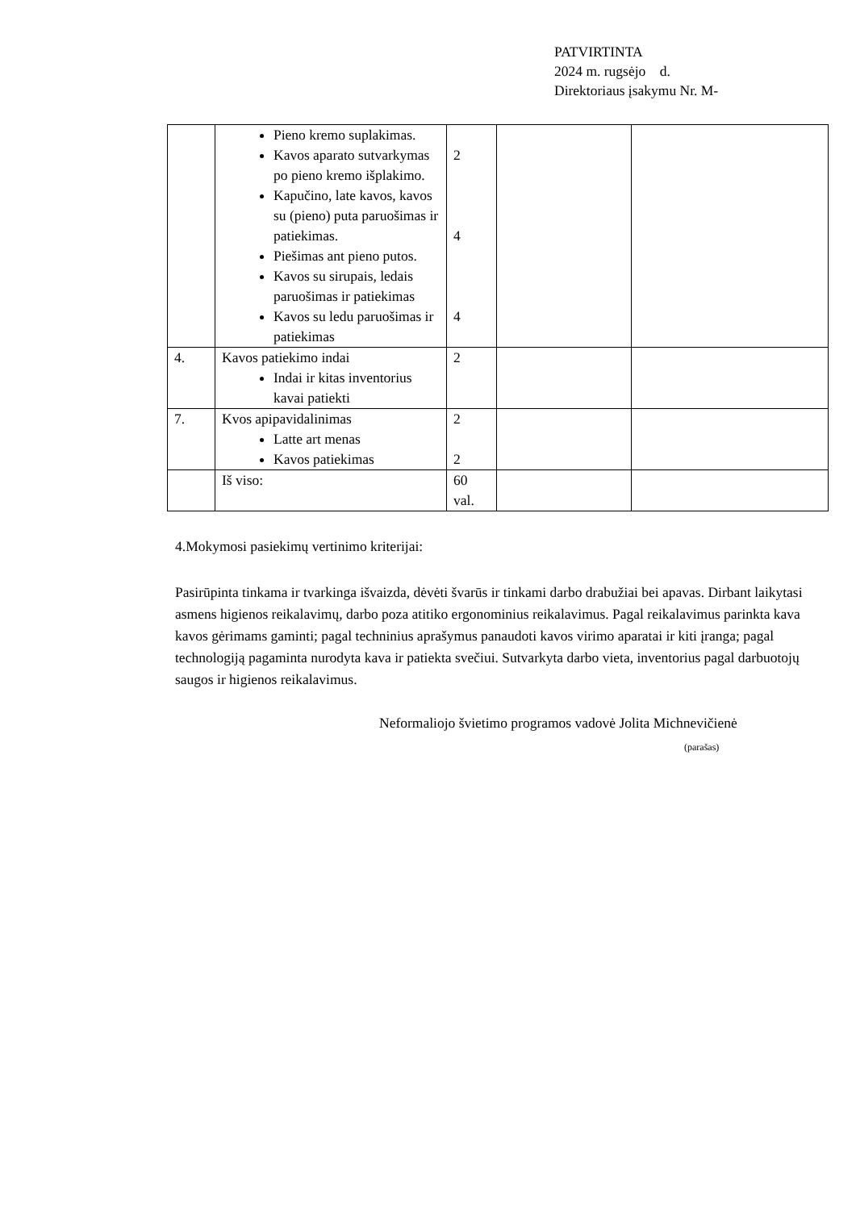PATVIRTINTA
2024 m. rugsėjo d.
Direktoriaus įsakymu Nr. M-
| | Pieno kremo suplakimas. Kavos aparato sutvarkymas po pieno kremo išplakimo. Kapučino, late kavos, kavos su (pieno) puta paruošimas ir patiekimas. Piešimas ant pieno putos. Kavos su sirupais, ledais paruošimas ir patiekimas Kavos su ledu paruošimas ir patiekimas | 2 4 4 | | |
| 4. | Kavos patiekimo indai Indai ir kitas inventorius kavai patiekti | 2 | | |
| 7. | Kvos apipavidalinimas Latte art menas Kavos patiekimas | 2 2 | | |
| | Iš viso: | 60 val. | | |
4.Mokymosi pasiekimų vertinimo kriterijai:
Pasirūpinta tinkama ir tvarkinga išvaizda, dėvėti švarūs ir tinkami darbo drabužiai bei apavas. Dirbant laikytasi asmens higienos reikalavimų, darbo poza atitiko ergonominius reikalavimus. Pagal reikalavimus parinkta kava kavos gėrimams gaminti; pagal techninius aprašymus panaudoti kavos virimo aparatai ir kiti įranga; pagal technologiją pagaminta nurodyta kava ir patiekta svečiui. Sutvarkyta darbo vieta, inventorius pagal darbuotojų saugos ir higienos reikalavimus.
Neformaliojo švietimo programos vadovė Jolita Michnevičienė
(parašas)